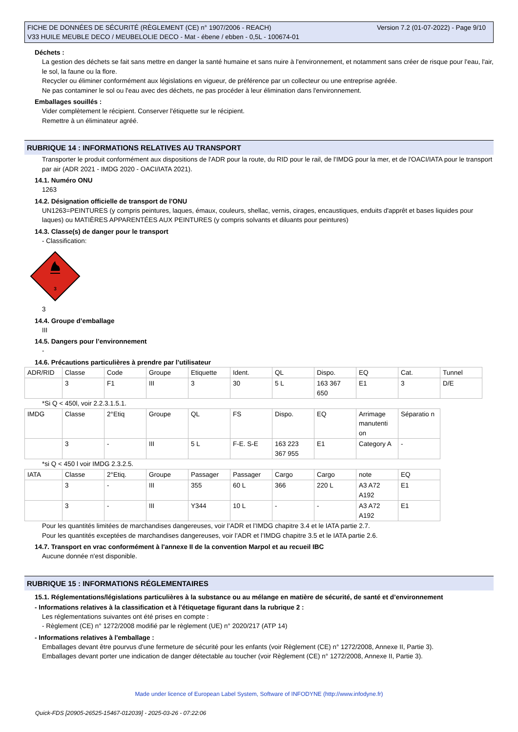FICHE DE DONNÉES DE SÉCURITÉ (RÈGLEMENT (CE) n° 1907/2006 - REACH)
V33 HUILE MEUBLE DECO / MEUBELOLIE DECO - Mat - ébene / ebben - 0,5L - 100674-01
Version 7.2 (01-07-2022) - Page 9/10
Déchets :
La gestion des déchets se fait sans mettre en danger la santé humaine et sans nuire à l'environnement, et notamment sans créer de risque pour l'eau, l'air, le sol, la faune ou la flore.
Recycler ou éliminer conformément aux législations en vigueur, de préférence par un collecteur ou une entreprise agréée.
Ne pas contaminer le sol ou l'eau avec des déchets, ne pas procéder à leur élimination dans l'environnement.
Emballages souillés :
Vider complètement le récipient. Conserver l'étiquette sur le récipient.
Remettre à un éliminateur agréé.
RUBRIQUE 14 : INFORMATIONS RELATIVES AU TRANSPORT
Transporter le produit conformément aux dispositions de l'ADR pour la route, du RID pour le rail, de l'IMDG pour la mer, et de l'OACI/IATA pour le transport par air (ADR 2021 - IMDG 2020 - OACI/IATA 2021).
14.1. Numéro ONU
1263
14.2. Désignation officielle de transport de l'ONU
UN1263=PEINTURES (y compris peintures, laques, émaux, couleurs, shellac, vernis, cirages, encaustiques, enduits d'apprêt et bases liquides pour laques) ou MATIÈRES APPARENTÉES AUX PEINTURES (y compris solvants et diluants pour peintures)
14.3. Classe(s) de danger pour le transport
- Classification:
3
3
14.4. Groupe d’emballage
III
14.5. Dangers pour l’environnement
-
14.6. Précautions particulières à prendre par l’utilisateur
| ADR/RID | Classe | Code | Groupe | Etiquette | Ident. | QL | Dispo. | EQ | Cat. | Tunnel |
| | 3 | F1 | III | 3 | 30 | 5 L | 163 367 650 | E1 | 3 | D/E |
*Si Q < 450l, voir 2.2.3.1.5.1.
| IMDG | Classe | 2°Etiq | Groupe | QL | FS | Dispo. | EQ | Arrimage manutenti on | Séparatio n |
| | 3 | - | III | 5 L | F-E. S-E | 163 223 367 955 | E1 | Category A | - |
*si Q < 450 l voir IMDG 2.3.2.5.
| IATA | Classe | 2°Etiq. | Groupe | Passager | Passager | Cargo | Cargo | note | EQ |
| | 3 | - | III | 355 | 60 L | 366 | 220 L | A3 A72 A192 | E1 |
| | 3 | - | III | Y344 | 10 L | - | - | A3 A72 A192 | E1 |
Pour les quantités limitées de marchandises dangereuses, voir l’ADR et l’IMDG chapitre 3.4 et le IATA partie 2.7.
Pour les quantités exceptées de marchandises dangereuses, voir l’ADR et l’IMDG chapitre 3.5 et le IATA partie 2.6.
14.7. Transport en vrac conformément à l'annexe II de la convention Marpol et au recueil IBC
Aucune donnée n'est disponible.
RUBRIQUE 15 : INFORMATIONS RÉGLEMENTAIRES
15.1. Réglementations/législations particulières à la substance ou au mélange en matière de sécurité, de santé et d’environnement
- Informations relatives à la classification et à l'étiquetage figurant dans la rubrique 2 :
Les réglementations suivantes ont été prises en compte :
- Règlement (CE) n° 1272/2008 modifié par le règlement (UE) n° 2020/217 (ATP 14)
- Informations relatives à l'emballage :
Emballages devant être pourvus d'une fermeture de sécurité pour les enfants (voir Règlement (CE) n° 1272/2008, Annexe II, Partie 3).
Emballages devant porter une indication de danger détectable au toucher (voir Règlement (CE) n° 1272/2008, Annexe II, Partie 3).
Made under licence of European Label System, Software of INFODYNE (http://www.infodyne.fr)
Quick-FDS [20905-26525-15467-012039] - 2025-03-26 - 07:22:06